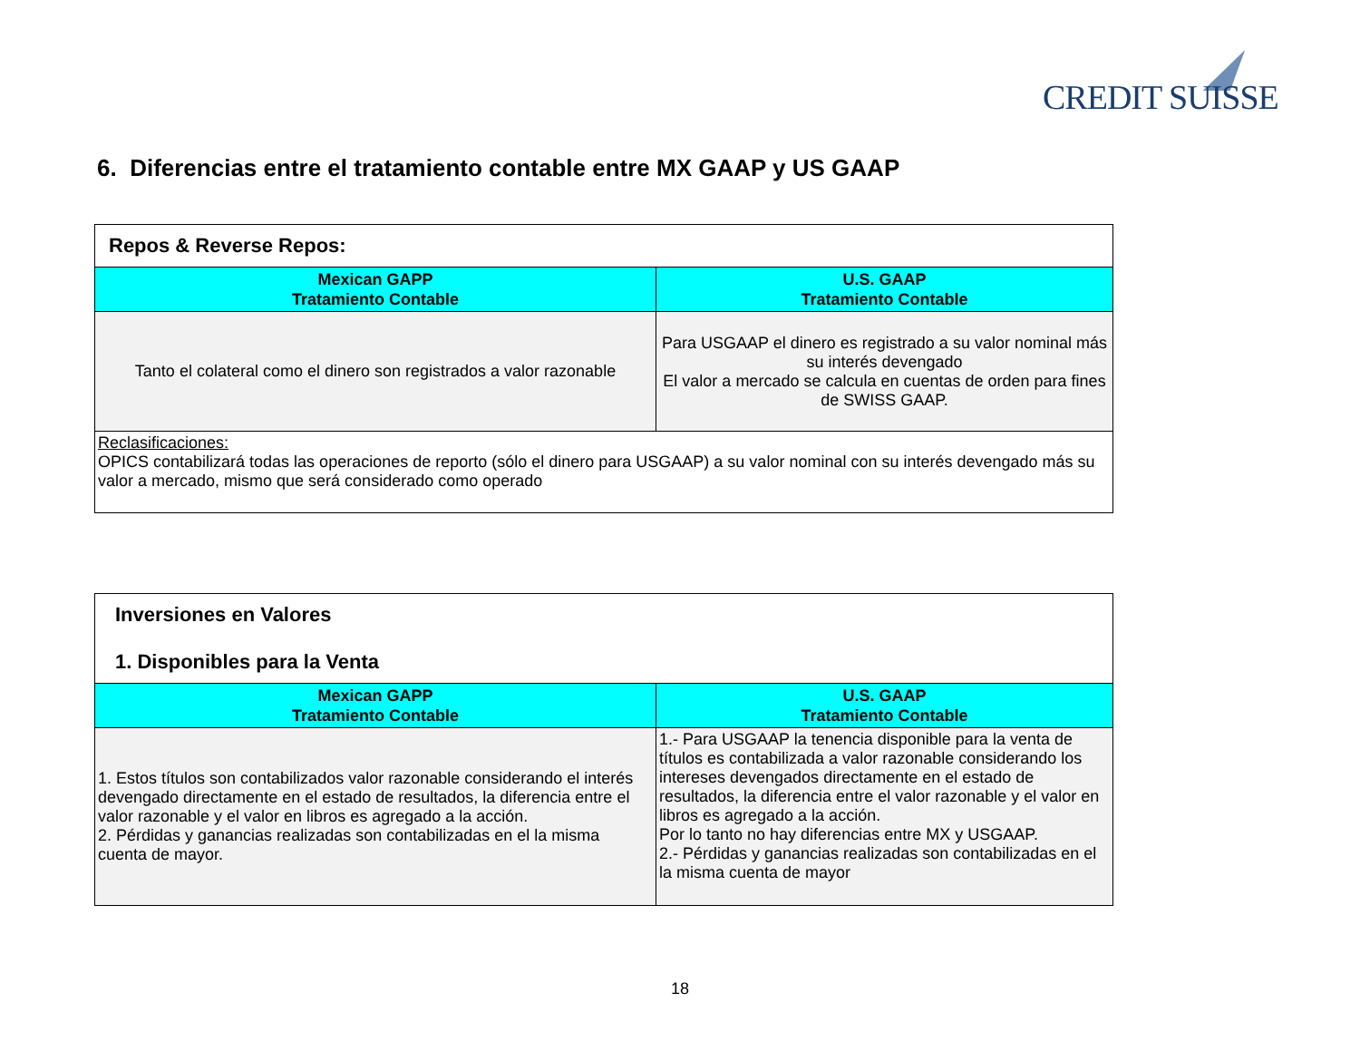CREDIT SUISSE
6. Diferencias entre el tratamiento contable entre MX GAAP y US GAAP
| Repos & Reverse Repos: | |
| --- | --- |
| Mexican GAPP Tratamiento Contable | U.S. GAAP Tratamiento Contable |
| Tanto el colateral como el dinero son registrados a valor razonable | Para USGAAP el dinero es registrado a su valor nominal más su interés devengado El valor a mercado se calcula en cuentas de orden para fines de SWISS GAAP. |
| Reclasificaciones: OPICS contabilizará todas las operaciones de reporto (sólo el dinero para USGAAP) a su valor nominal con su interés devengado más su valor a mercado, mismo que será considerado como operado | |
| Inversiones en Valores 1. Disponibles para la Venta | |
| --- | --- |
| Mexican GAPP Tratamiento Contable | U.S. GAAP Tratamiento Contable |
| 1. Estos títulos son contabilizados valor razonable considerando el interés devengado directamente en el estado de resultados, la diferencia entre el valor razonable y el valor en libros es agregado a la acción. 2. Pérdidas y ganancias realizadas son contabilizadas en el la misma cuenta de mayor. | 1.- Para USGAAP la tenencia disponible para la venta de títulos es contabilizada a valor razonable considerando los intereses devengados directamente en el estado de resultados, la diferencia entre el valor razonable y el valor en libros es agregado a la acción. Por lo tanto no hay diferencias entre MX y USGAAP. 2.- Pérdidas y ganancias realizadas son contabilizadas en el la misma cuenta de mayor |
18